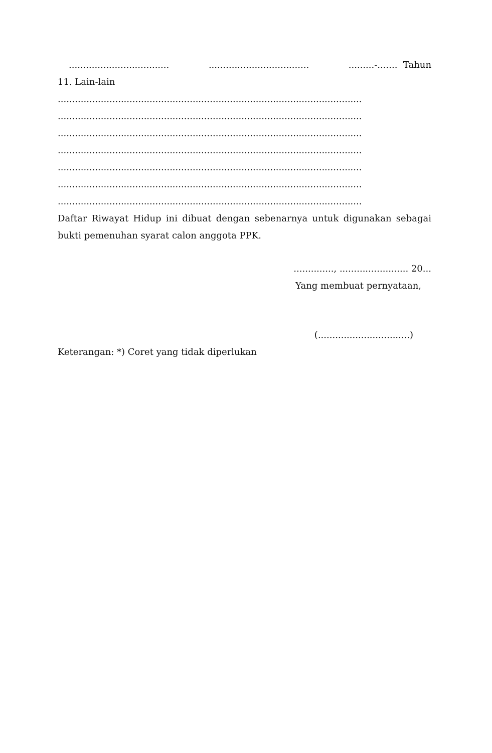................................... ................................... .........-....... Tahun
11. Lain-lain
..........................................................................................................
..........................................................................................................
..........................................................................................................
..........................................................................................................
..........................................................................................................
..........................................................................................................
..........................................................................................................
Daftar Riwayat Hidup ini dibuat dengan sebenarnya untuk digunakan sebagai bukti pemenuhan syarat calon anggota PPK.
.............., ........................ 20...
Yang membuat pernyataan,
(................................)
Keterangan: *) Coret yang tidak diperlukan